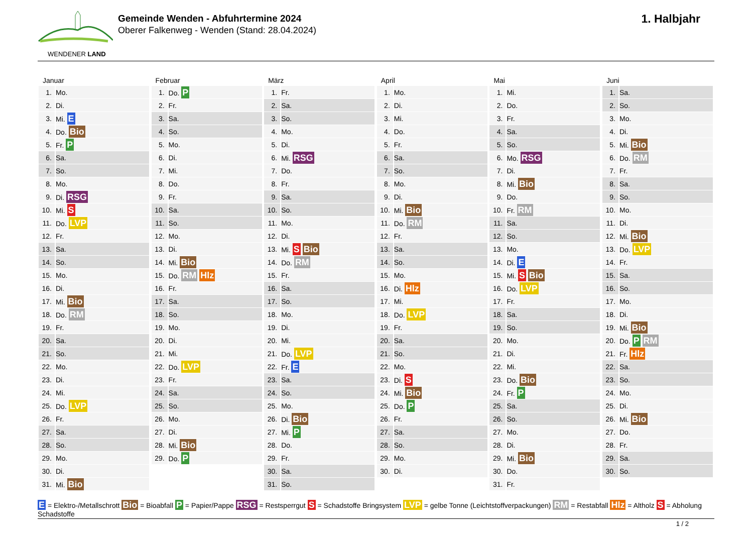WENDENER LAND
Gemeinde Wenden - Abfuhrtermine 2024
Oberer Falkenweg - Wenden (Stand: 28.04.2024)
1. Halbjahr
Januar
| 1. | Mo. |
| 2. | Di. |
| 3. | Mi. E |
| 4. | Do. Bio |
| 5. | Fr. P |
| 6. | Sa. |
| 7. | So. |
| 8. | Mo. |
| 9. | Di. RSG |
| 10. | Mi. S |
| 11. | Do. LVP |
| 12. | Fr. |
| 13. | Sa. |
| 14. | So. |
| 15. | Mo. |
| 16. | Di. |
| 17. | Mi. Bio |
| 18. | Do. RM |
| 19. | Fr. |
| 20. | Sa. |
| 21. | So. |
| 22. | Mo. |
| 23. | Di. |
| 24. | Mi. |
| 25. | Do. LVP |
| 26. | Fr. |
| 27. | Sa. |
| 28. | So. |
| 29. | Mo. |
| 30. | Di. |
| 31. | Mi. Bio |
Februar
| 1. | Do. P |
| 2. | Fr. |
| 3. | Sa. |
| 4. | So. |
| 5. | Mo. |
| 6. | Di. |
| 7. | Mi. |
| 8. | Do. |
| 9. | Fr. |
| 10. | Sa. |
| 11. | So. |
| 12. | Mo. |
| 13. | Di. |
| 14. | Mi. Bio |
| 15. | Do. RM Hlz |
| 16. | Fr. |
| 17. | Sa. |
| 18. | So. |
| 19. | Mo. |
| 20. | Di. |
| 21. | Mi. |
| 22. | Do. LVP |
| 23. | Fr. |
| 24. | Sa. |
| 25. | So. |
| 26. | Mo. |
| 27. | Di. |
| 28. | Mi. Bio |
| 29. | Do. P |
März
| 1. | Fr. |
| 2. | Sa. |
| 3. | So. |
| 4. | Mo. |
| 5. | Di. |
| 6. | Mi. RSG |
| 7. | Do. |
| 8. | Fr. |
| 9. | Sa. |
| 10. | So. |
| 11. | Mo. |
| 12. | Di. |
| 13. | Mi. S Bio |
| 14. | Do. RM |
| 15. | Fr. |
| 16. | Sa. |
| 17. | So. |
| 18. | Mo. |
| 19. | Di. |
| 20. | Mi. |
| 21. | Do. LVP |
| 22. | Fr. E |
| 23. | Sa. |
| 24. | So. |
| 25. | Mo. |
| 26. | Di. Bio |
| 27. | Mi. P |
| 28. | Do. |
| 29. | Fr. |
| 30. | Sa. |
| 31. | So. |
April
| 1. | Mo. |
| 2. | Di. |
| 3. | Mi. |
| 4. | Do. |
| 5. | Fr. |
| 6. | Sa. |
| 7. | So. |
| 8. | Mo. |
| 9. | Di. |
| 10. | Mi. Bio |
| 11. | Do. RM |
| 12. | Fr. |
| 13. | Sa. |
| 14. | So. |
| 15. | Mo. |
| 16. | Di. Hlz |
| 17. | Mi. |
| 18. | Do. LVP |
| 19. | Fr. |
| 20. | Sa. |
| 21. | So. |
| 22. | Mo. |
| 23. | Di. S |
| 24. | Mi. Bio |
| 25. | Do. P |
| 26. | Fr. |
| 27. | Sa. |
| 28. | So. |
| 29. | Mo. |
| 30. | Di. |
Mai
| 1. | Mi. |
| 2. | Do. |
| 3. | Fr. |
| 4. | Sa. |
| 5. | So. |
| 6. | Mo. RSG |
| 7. | Di. |
| 8. | Mi. Bio |
| 9. | Do. |
| 10. | Fr. RM |
| 11. | Sa. |
| 12. | So. |
| 13. | Mo. |
| 14. | Di. E |
| 15. | Mi. S Bio |
| 16. | Do. LVP |
| 17. | Fr. |
| 18. | Sa. |
| 19. | So. |
| 20. | Mo. |
| 21. | Di. |
| 22. | Mi. |
| 23. | Do. Bio |
| 24. | Fr. P |
| 25. | Sa. |
| 26. | So. |
| 27. | Mo. |
| 28. | Di. |
| 29. | Mi. Bio |
| 30. | Do. |
| 31. | Fr. |
Juni
| 1. | Sa. |
| 2. | So. |
| 3. | Mo. |
| 4. | Di. |
| 5. | Mi. Bio |
| 6. | Do. RM |
| 7. | Fr. |
| 8. | Sa. |
| 9. | So. |
| 10. | Mo. |
| 11. | Di. |
| 12. | Mi. Bio |
| 13. | Do. LVP |
| 14. | Fr. |
| 15. | Sa. |
| 16. | So. |
| 17. | Mo. |
| 18. | Di. |
| 19. | Mi. Bio |
| 20. | Do. P RM |
| 21. | Fr. Hlz |
| 22. | Sa. |
| 23. | So. |
| 24. | Mo. |
| 25. | Di. |
| 26. | Mi. Bio |
| 27. | Do. |
| 28. | Fr. |
| 29. | Sa. |
| 30. | So. |
E = Elektro-/Metallschrott Bio = Bioabfall P = Papier/Pappe RSG = Restsperrgut S = Schadstoffe Bringsystem LVP = gelbe Tonne (Leichtstoffverpackungen) RM = Restabfall Hlz = Altholz S = Abholung Schadstoffe
1 / 2